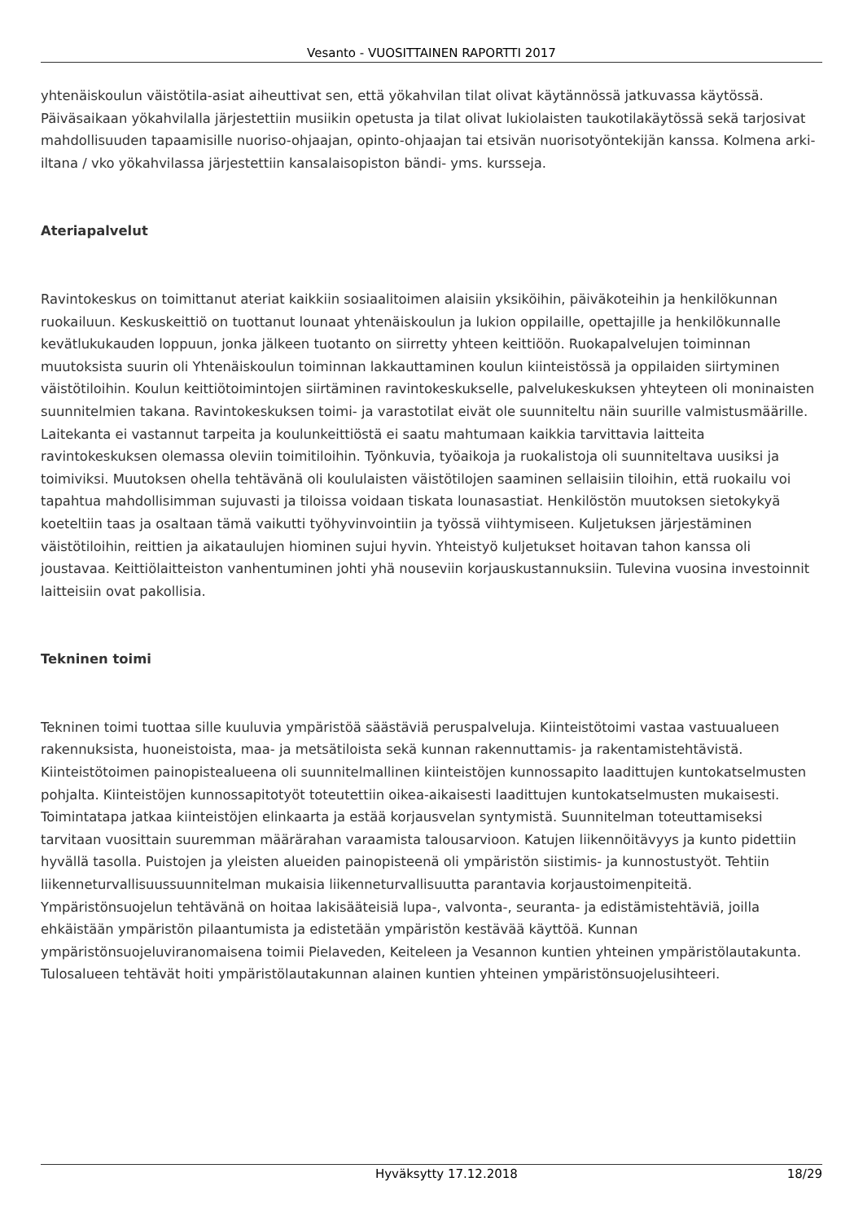Vesanto - VUOSITTAINEN RAPORTTI 2017
yhtenäiskoulun väistötila-asiat aiheuttivat sen, että yökahvilan tilat olivat käytännössä jatkuvassa käytössä. Päiväsaikaan yökahvilalla järjestettiin musiikin opetusta ja tilat olivat lukiolaisten taukotilakäytössä sekä tarjosivat mahdollisuuden tapaamisille nuoriso-ohjaajan, opinto-ohjaajan tai etsivän nuorisotyöntekijän kanssa. Kolmena arki-iltana / vko yökahvilassa järjestettiin kansalaisopiston bändi- yms. kursseja.
Ateriapalvelut
Ravintokeskus on toimittanut ateriat kaikkiin sosiaalitoimen alaisiin yksiköihin, päiväkoteihin ja henkilökunnan ruokailuun. Keskuskeittiö on tuottanut lounaat yhtenäiskoulun ja lukion oppilaille, opettajille ja henkilökunnalle kevätlukukauden loppuun, jonka jälkeen tuotanto on siirretty yhteen keittiöön. Ruokapalvelujen toiminnan muutoksista suurin oli Yhtenäiskoulun toiminnan lakkauttaminen koulun kiinteistössä ja oppilaiden siirtyminen väistötiloihin. Koulun keittiötoimintojen siirtäminen ravintokeskukselle, palvelukeskuksen yhteyteen oli moninaisten suunnitelmien takana. Ravintokeskuksen toimi- ja varastotilat eivät ole suunniteltu näin suurille valmistusmäärille. Laitekanta ei vastannut tarpeita ja koulunkeittiöstä ei saatu mahtumaan kaikkia tarvittavia laitteita ravintokeskuksen olemassa oleviin toimitiloihin. Työnkuvia, työaikoja ja ruokalistoja oli suunniteltava uusiksi ja toimiviksi. Muutoksen ohella tehtävänä oli koululaisten väistötilojen saaminen sellaisiin tiloihin, että ruokailu voi tapahtua mahdollisimman sujuvasti ja tiloissa voidaan tiskata lounasastiat. Henkilöstön muutoksen sietokykyä koeteltiin taas ja osaltaan tämä vaikutti työhyvinvointiin ja työssä viihtymiseen. Kuljetuksen järjestäminen väistötiloihin, reittien ja aikataulujen hiominen sujui hyvin. Yhteistyö kuljetukset hoitavan tahon kanssa oli joustavaa. Keittiölaitteiston vanhentuminen johti yhä nouseviin korjauskustannuksiin. Tulevina vuosina investoinnit laitteisiin ovat pakollisia.
Tekninen toimi
Tekninen toimi tuottaa sille kuuluvia ympäristöä säästäviä peruspalveluja. Kiinteistötoimi vastaa vastuualueen rakennuksista, huoneistoista, maa- ja metsätiloista sekä kunnan rakennuttamis- ja rakentamistehtävistä. Kiinteistötoimen painopistealueena oli suunnitelmallinen kiinteistöjen kunnossapito laadittujen kuntokatselmusten pohjalta. Kiinteistöjen kunnossapitotyöt toteutettiin oikea-aikaisesti laadittujen kuntokatselmusten mukaisesti. Toimintatapa jatkaa kiinteistöjen elinkaarta ja estää korjausvelan syntymistä. Suunnitelman toteuttamiseksi tarvitaan vuosittain suuremman määrärahan varaamista talousarvioon. Katujen liikennöitävyys ja kunto pidettiin hyvällä tasolla. Puistojen ja yleisten alueiden painopisteenä oli ympäristön siistimis- ja kunnostustyöt. Tehtiin liikenneturvallisuussuunnitelman mukaisia liikenneturvallisuutta parantavia korjaustoimenpiteitä. Ympäristönsuojelun tehtävänä on hoitaa lakisääteisiä lupa-, valvonta-, seuranta- ja edistämistehtäviä, joilla ehkäistään ympäristön pilaantumista ja edistetään ympäristön kestävää käyttöä. Kunnan ympäristönsuojeluviranomaisena toimii Pielaveden, Keiteleen ja Vesannon kuntien yhteinen ympäristölautakunta. Tulosalueen tehtävät hoiti ympäristölautakunnan alainen kuntien yhteinen ympäristönsuojelusihteeri.
Hyväksytty 17.12.2018 18/29